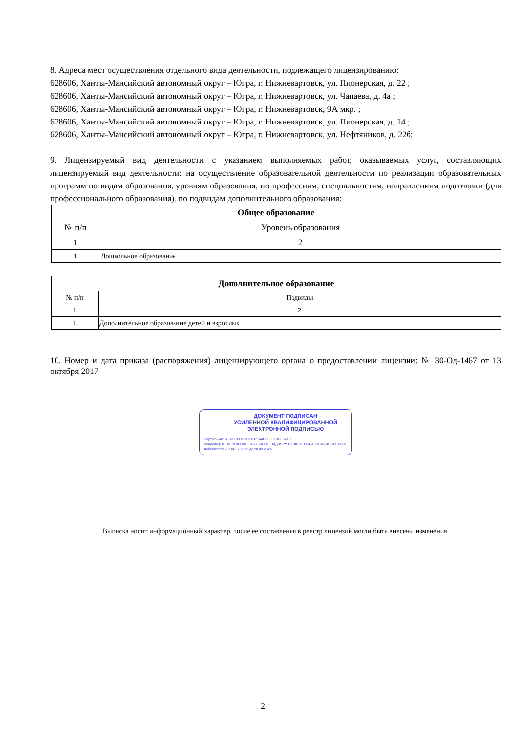8. Адреса мест осуществления отдельного вида деятельности, подлежащего лицензированию:
628606, Ханты-Мансийский автономный округ – Югра, г. Нижневартовск, ул. Пионерская, д. 22 ;
628606, Ханты-Мансийский автономный округ – Югра, г. Нижневартовск, ул. Чапаева, д. 4а ;
628606, Ханты-Мансийский автономный округ – Югра, г. Нижневартовск, 9А мкр. ;
628606, Ханты-Мансийский автономный округ – Югра, г. Нижневартовск, ул. Пионерская, д. 14 ;
628606, Ханты-Мансийский автономный округ – Югра, г. Нижневартовск, ул. Нефтяников, д. 22б;
9. Лицензируемый вид деятельности с указанием выполняемых работ, оказываемых услуг, составляющих лицензируемый вид деятельности: на осуществление образовательной деятельности по реализации образовательных программ по видам образования, уровням образования, по профессиям, специальностям, направлениям подготовки (для профессионального образования), по подвидам дополнительного образования:
| Общее образование | |
| --- | --- |
| № п/п | Уровень образования |
| 1 | 2 |
| 1 | Дошкольное образование |
| Дополнительное образование | |
| --- | --- |
| № п/п | Подвиды |
| 1 | 2 |
| 1 | Дополнительное образование детей и взрослых |
10. Номер и дата приказа (распоряжения) лицензирующего органа о предоставлении лицензии: № 30-Од-1467 от 13 октября 2017
ДОКУМЕНТ ПОДПИСАН
УСИЛЕННОЙ КВАЛИФИЦИРОВАННОЙ
ЭЛЕКТРОННОЙ ПОДПИСЬЮ
Сертификат: 4FACF9331DC11D71A4D03302DDE5410F
Владелец: ФЕДЕРАЛЬНАЯ СЛУЖБА ПО НАДЗОРУ В СФЕРЕ ОБРАЗОВАНИЯ И НАУКИ
Действителен: с 06.07.2023 до 28.09.2024
Выписка носит информационный характер, после ее составления в реестр лицензий могли быть внесены изменения.
2